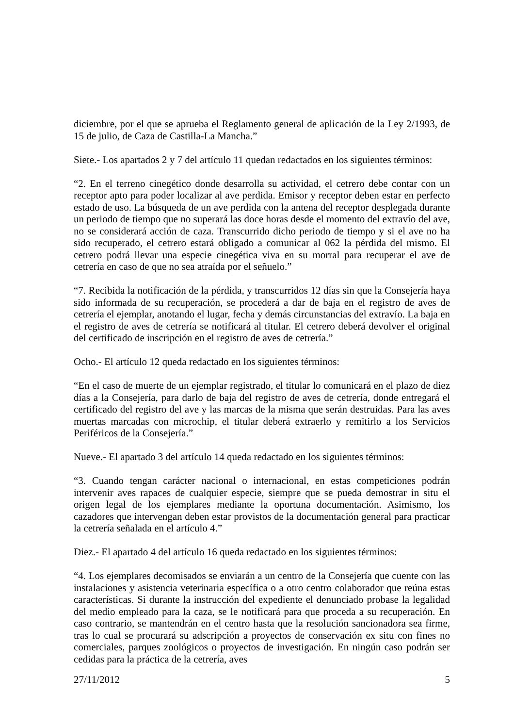diciembre, por el que se aprueba el Reglamento general de aplicación de la Ley 2/1993, de 15 de julio, de Caza de Castilla-La Mancha.”
Siete.- Los apartados 2 y 7 del artículo 11 quedan redactados en los siguientes términos:
“2. En el terreno cinegético donde desarrolla su actividad, el cetrero debe contar con un receptor apto para poder localizar al ave perdida. Emisor y receptor deben estar en perfecto estado de uso. La búsqueda de un ave perdida con la antena del receptor desplegada durante un periodo de tiempo que no superará las doce horas desde el momento del extravío del ave, no se considerará acción de caza. Transcurrido dicho periodo de tiempo y si el ave no ha sido recuperado, el cetrero estará obligado a comunicar al 062 la pérdida del mismo. El cetrero podrá llevar una especie cinegética viva en su morral para recuperar el ave de cetrería en caso de que no sea atraída por el señuelo.”
“7. Recibida la notificación de la pérdida, y transcurridos 12 días sin que la Consejería haya sido informada de su recuperación, se procederá a dar de baja en el registro de aves de cetrería el ejemplar, anotando el lugar, fecha y demás circunstancias del extravío. La baja en el registro de aves de cetrería se notificará al titular. El cetrero deberá devolver el original del certificado de inscripción en el registro de aves de cetrería.”
Ocho.- El artículo 12 queda redactado en los siguientes términos:
“En el caso de muerte de un ejemplar registrado, el titular lo comunicará en el plazo de diez días a la Consejería, para darlo de baja del registro de aves de cetrería, donde entregará el certificado del registro del ave y las marcas de la misma que serán destruidas. Para las aves muertas marcadas con microchip, el titular deberá extraerlo y remitirlo a los Servicios Periféricos de la Consejería.”
Nueve.- El apartado 3 del artículo 14 queda redactado en los siguientes términos:
“3. Cuando tengan carácter nacional o internacional, en estas competiciones podrán intervenir aves rapaces de cualquier especie, siempre que se pueda demostrar in situ el origen legal de los ejemplares mediante la oportuna documentación. Asimismo, los cazadores que intervengan deben estar provistos de la documentación general para practicar la cetrería señalada en el artículo 4.”
Diez.- El apartado 4 del artículo 16 queda redactado en los siguientes términos:
“4. Los ejemplares decomisados se enviarán a un centro de la Consejería que cuente con las instalaciones y asistencia veterinaria específica o a otro centro colaborador que reúna estas características. Si durante la instrucción del expediente el denunciado probase la legalidad del medio empleado para la caza, se le notificará para que proceda a su recuperación. En caso contrario, se mantendrán en el centro hasta que la resolución sancionadora sea firme, tras lo cual se procurará su adscripción a proyectos de conservación ex situ con fines no comerciales, parques zoológicos o proyectos de investigación. En ningún caso podrán ser cedidas para la práctica de la cetrería, aves
27/11/2012 5